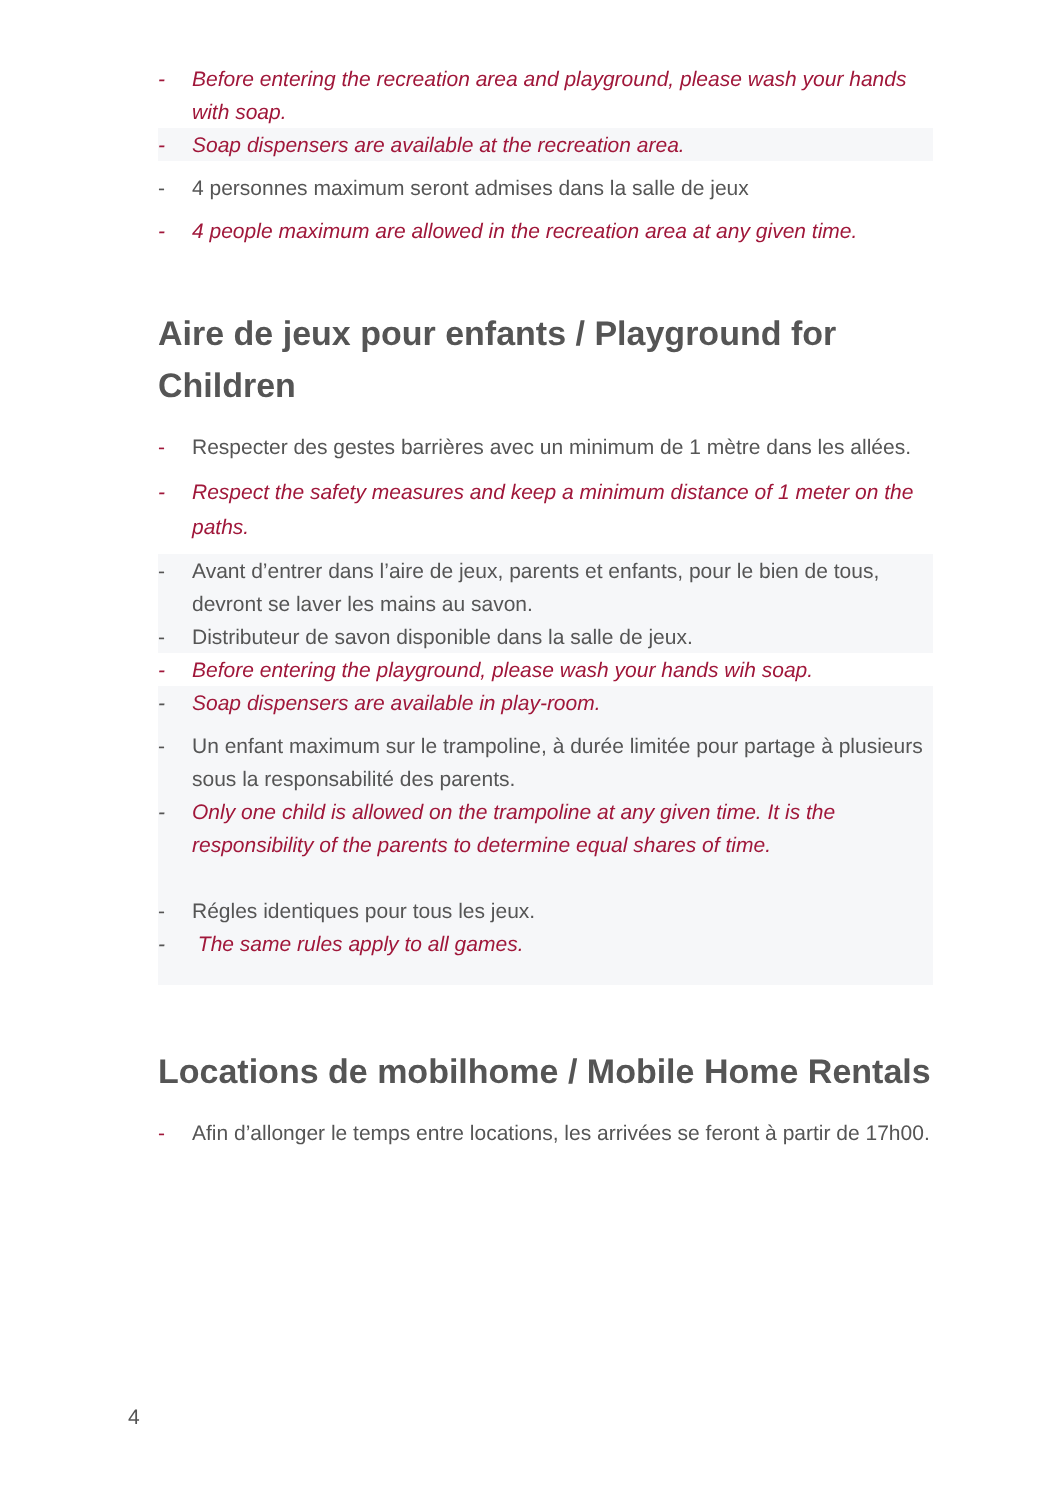- Before entering the recreation area and playground, please wash your hands with soap.
- Soap dispensers are available at the recreation area.
- 4 personnes maximum seront admises dans la salle de jeux
- 4 people maximum are allowed in the recreation area at any given time.
Aire de jeux pour enfants / Playground for Children
- Respecter des gestes barrières avec un minimum de 1 mètre dans les allées.
- Respect the safety measures and keep a minimum distance of 1 meter on the paths.
- Avant d’entrer dans l’aire de jeux, parents et enfants, pour le bien de tous, devront se laver les mains au savon.
- Distributeur de savon disponible dans la salle de jeux.
- Before entering the playground, please wash your hands wih soap.
- Soap dispensers are available in play-room.
- Un enfant maximum sur le trampoline, à durée limitée pour partage à plusieurs sous la responsabilité des parents.
- Only one child is allowed on the trampoline at any given time. It is the responsibility of the parents to determine equal shares of time.
- Régles identiques pour tous les jeux.
- The same rules apply to all games.
Locations de mobilhome / Mobile Home Rentals
- Afin d’allonger le temps entre locations, les arrivées se feront à partir de 17h00.
4